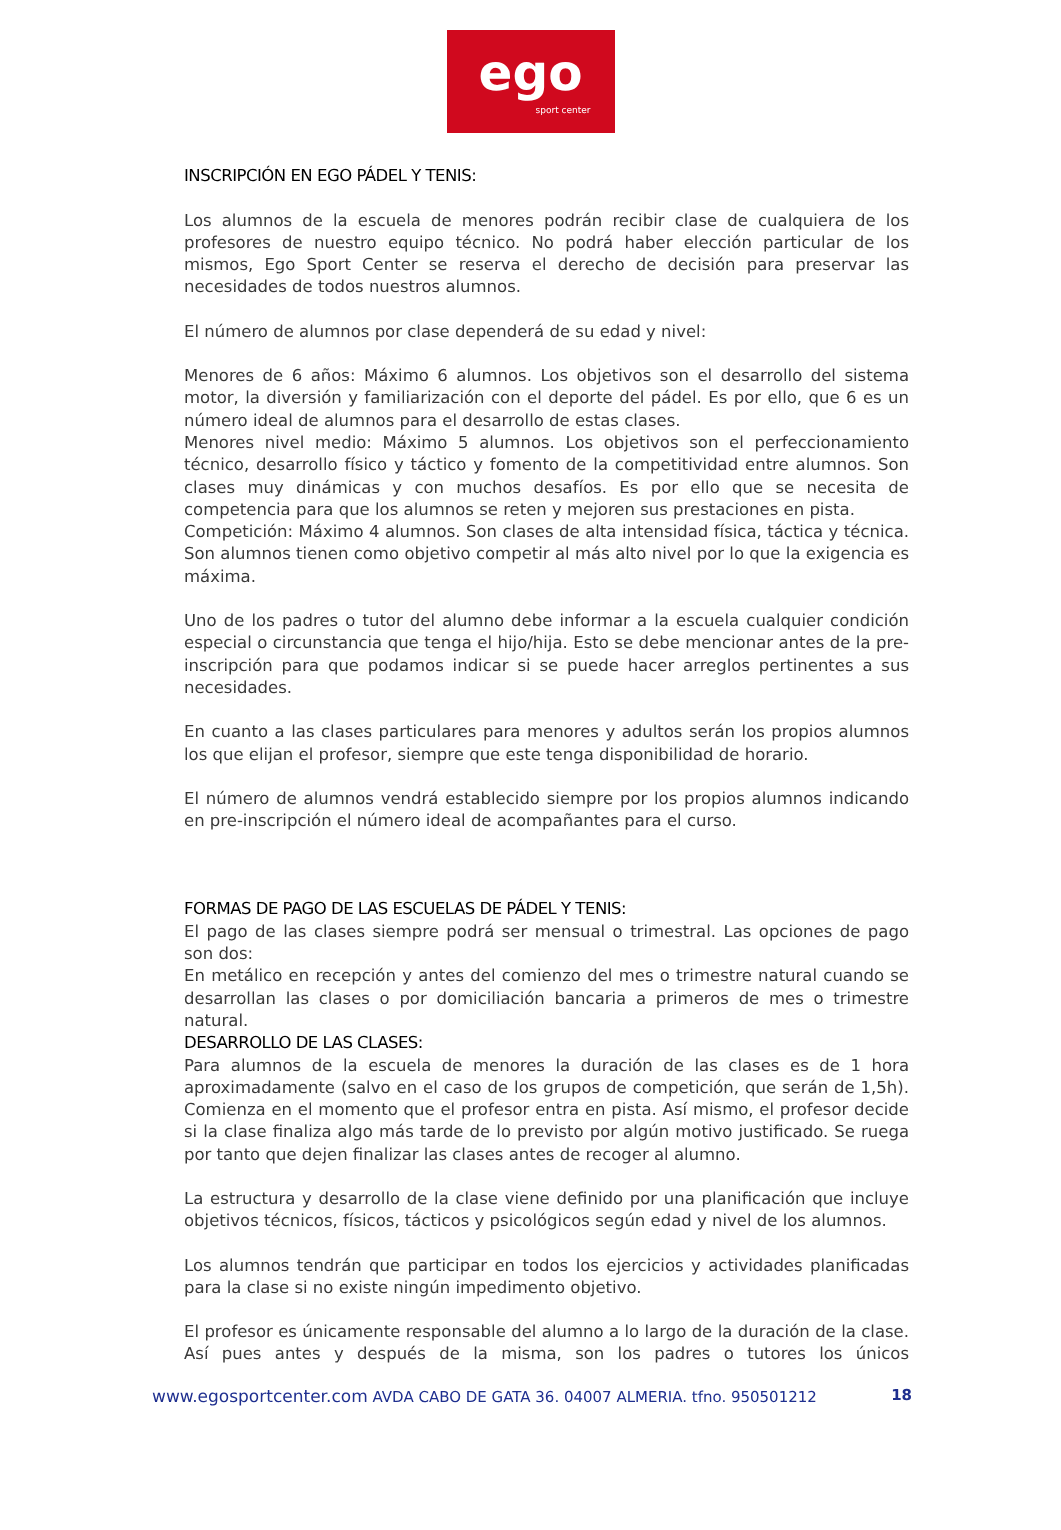ego
sport center
INSCRIPCIÓN EN EGO PÁDEL Y TENIS:
Los alumnos de la escuela de menores podrán recibir clase de cualquiera de los profesores de nuestro equipo técnico. No podrá haber elección particular de los mismos, Ego Sport Center se reserva el derecho de decisión para preservar las necesidades de todos nuestros alumnos.
El número de alumnos por clase dependerá de su edad y nivel:
Menores de 6 años: Máximo 6 alumnos. Los objetivos son el desarrollo del sistema motor, la diversión y familiarización con el deporte del pádel. Es por ello, que 6 es un número ideal de alumnos para el desarrollo de estas clases.
Menores nivel medio: Máximo 5 alumnos. Los objetivos son el perfeccionamiento técnico, desarrollo físico y táctico y fomento de la competitividad entre alumnos. Son clases muy dinámicas y con muchos desafíos. Es por ello que se necesita de competencia para que los alumnos se reten y mejoren sus prestaciones en pista.
Competición: Máximo 4 alumnos. Son clases de alta intensidad física, táctica y técnica. Son alumnos tienen como objetivo competir al más alto nivel por lo que la exigencia es máxima.
Uno de los padres o tutor del alumno debe informar a la escuela cualquier condición especial o circunstancia que tenga el hijo/hija. Esto se debe mencionar antes de la pre-inscripción para que podamos indicar si se puede hacer arreglos pertinentes a sus necesidades.
En cuanto a las clases particulares para menores y adultos serán los propios alumnos los que elijan el profesor, siempre que este tenga disponibilidad de horario.
El número de alumnos vendrá establecido siempre por los propios alumnos indicando en pre-inscripción el número ideal de acompañantes para el curso.
FORMAS DE PAGO DE LAS ESCUELAS DE PÁDEL Y TENIS:
El pago de las clases siempre podrá ser mensual o trimestral. Las opciones de pago son dos:
En metálico en recepción y antes del comienzo del mes o trimestre natural cuando se desarrollan las clases o por domiciliación bancaria a primeros de mes o trimestre natural.
DESARROLLO DE LAS CLASES:
Para alumnos de la escuela de menores la duración de las clases es de 1 hora aproximadamente (salvo en el caso de los grupos de competición, que serán de 1,5h). Comienza en el momento que el profesor entra en pista. Así mismo, el profesor decide si la clase finaliza algo más tarde de lo previsto por algún motivo justificado. Se ruega por tanto que dejen finalizar las clases antes de recoger al alumno.
La estructura y desarrollo de la clase viene definido por una planificación que incluye objetivos técnicos, físicos, tácticos y psicológicos según edad y nivel de los alumnos.
Los alumnos tendrán que participar en todos los ejercicios y actividades planificadas para la clase si no existe ningún impedimento objetivo.
El profesor es únicamente responsable del alumno a lo largo de la duración de la clase. Así pues antes y después de la misma, son los padres o tutores los únicos
www.egosportcenter.com AVDA CABO DE GATA 36. 04007 ALMERIA. tfno. 950501212 18